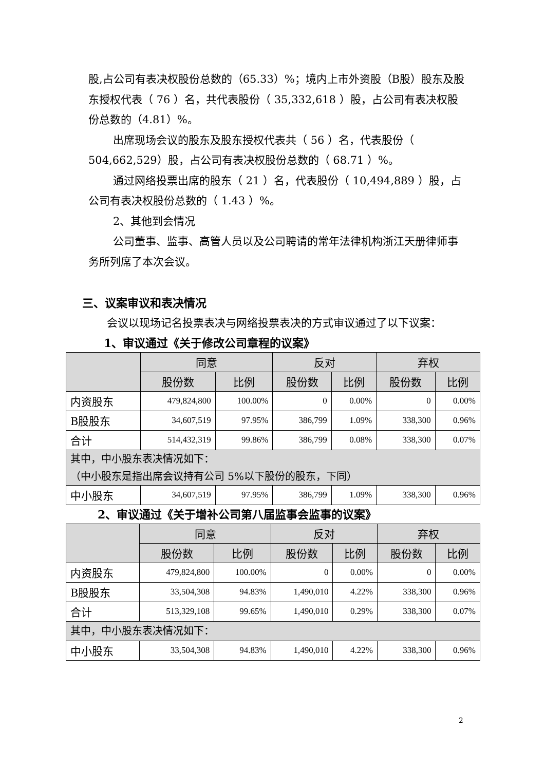股,占公司有表决权股份总数的（65.33）%；境内上市外资股（B股）股东及股东授权代表（ 76 ）名，共代表股份（ 35,332,618 ）股，占公司有表决权股份总数的（4.81）%。
出席现场会议的股东及股东授权代表共（ 56 ）名，代表股份（ 504,662,529）股，占公司有表决权股份总数的（ 68.71 ）%。
通过网络投票出席的股东（ 21 ）名，代表股份（ 10,494,889 ）股，占公司有表决权股份总数的（ 1.43 ）%。
2、其他到会情况
公司董事、监事、高管人员以及公司聘请的常年法律机构浙江天册律师事务所列席了本次会议。
三、议案审议和表决情况
会议以现场记名投票表决与网络投票表决的方式审议通过了以下议案：
1、审议通过《关于修改公司章程的议案》
| | 同意 | | 反对 | | 弃权 | |
| --- | --- | --- | --- | --- | --- | --- |
| | 股份数 | 比例 | 股份数 | 比例 | 股份数 | 比例 |
| 内资股东 | 479,824,800 | 100.00% | 0 | 0.00% | 0 | 0.00% |
| B股股东 | 34,607,519 | 97.95% | 386,799 | 1.09% | 338,300 | 0.96% |
| 合计 | 514,432,319 | 99.86% | 386,799 | 0.08% | 338,300 | 0.07% |
| 其中，中小股东表决情况如下： （中小股东是指出席会议持有公司 5%以下股份的股东，下同） | | | | | | |
| 中小股东 | 34,607,519 | 97.95% | 386,799 | 1.09% | 338,300 | 0.96% |
2、审议通过《关于增补公司第八届监事会监事的议案》
| | 同意 | | 反对 | | 弃权 | |
| --- | --- | --- | --- | --- | --- | --- |
| | 股份数 | 比例 | 股份数 | 比例 | 股份数 | 比例 |
| 内资股东 | 479,824,800 | 100.00% | 0 | 0.00% | 0 | 0.00% |
| B股股东 | 33,504,308 | 94.83% | 1,490,010 | 4.22% | 338,300 | 0.96% |
| 合计 | 513,329,108 | 99.65% | 1,490,010 | 0.29% | 338,300 | 0.07% |
| 其中，中小股东表决情况如下： | | | | | | |
| 中小股东 | 33,504,308 | 94.83% | 1,490,010 | 4.22% | 338,300 | 0.96% |
2